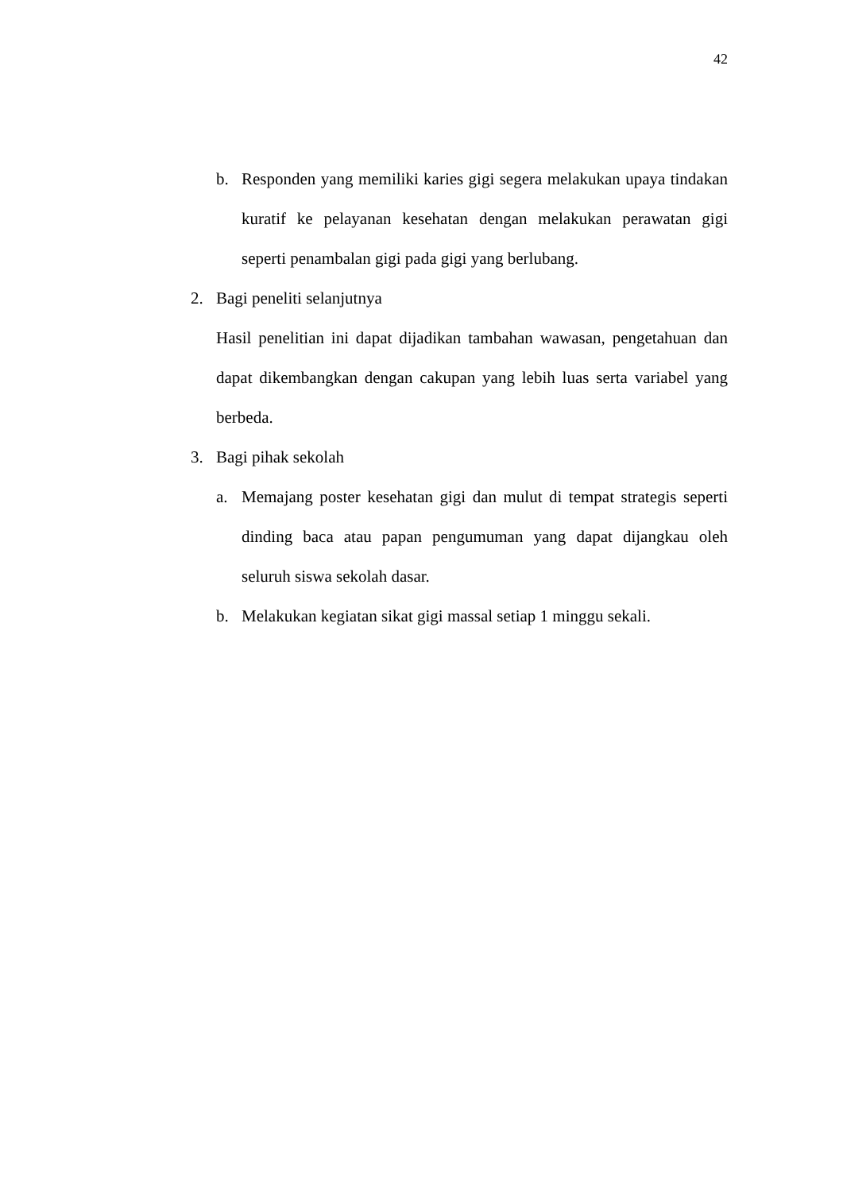42
b. Responden yang memiliki karies gigi segera melakukan upaya tindakan kuratif ke pelayanan kesehatan dengan melakukan perawatan gigi seperti penambalan gigi pada gigi yang berlubang.
2. Bagi peneliti selanjutnya
Hasil penelitian ini dapat dijadikan tambahan wawasan, pengetahuan dan dapat dikembangkan dengan cakupan yang lebih luas serta variabel yang berbeda.
3. Bagi pihak sekolah
a. Memajang poster kesehatan gigi dan mulut di tempat strategis seperti dinding baca atau papan pengumuman yang dapat dijangkau oleh seluruh siswa sekolah dasar.
b. Melakukan kegiatan sikat gigi massal setiap 1 minggu sekali.